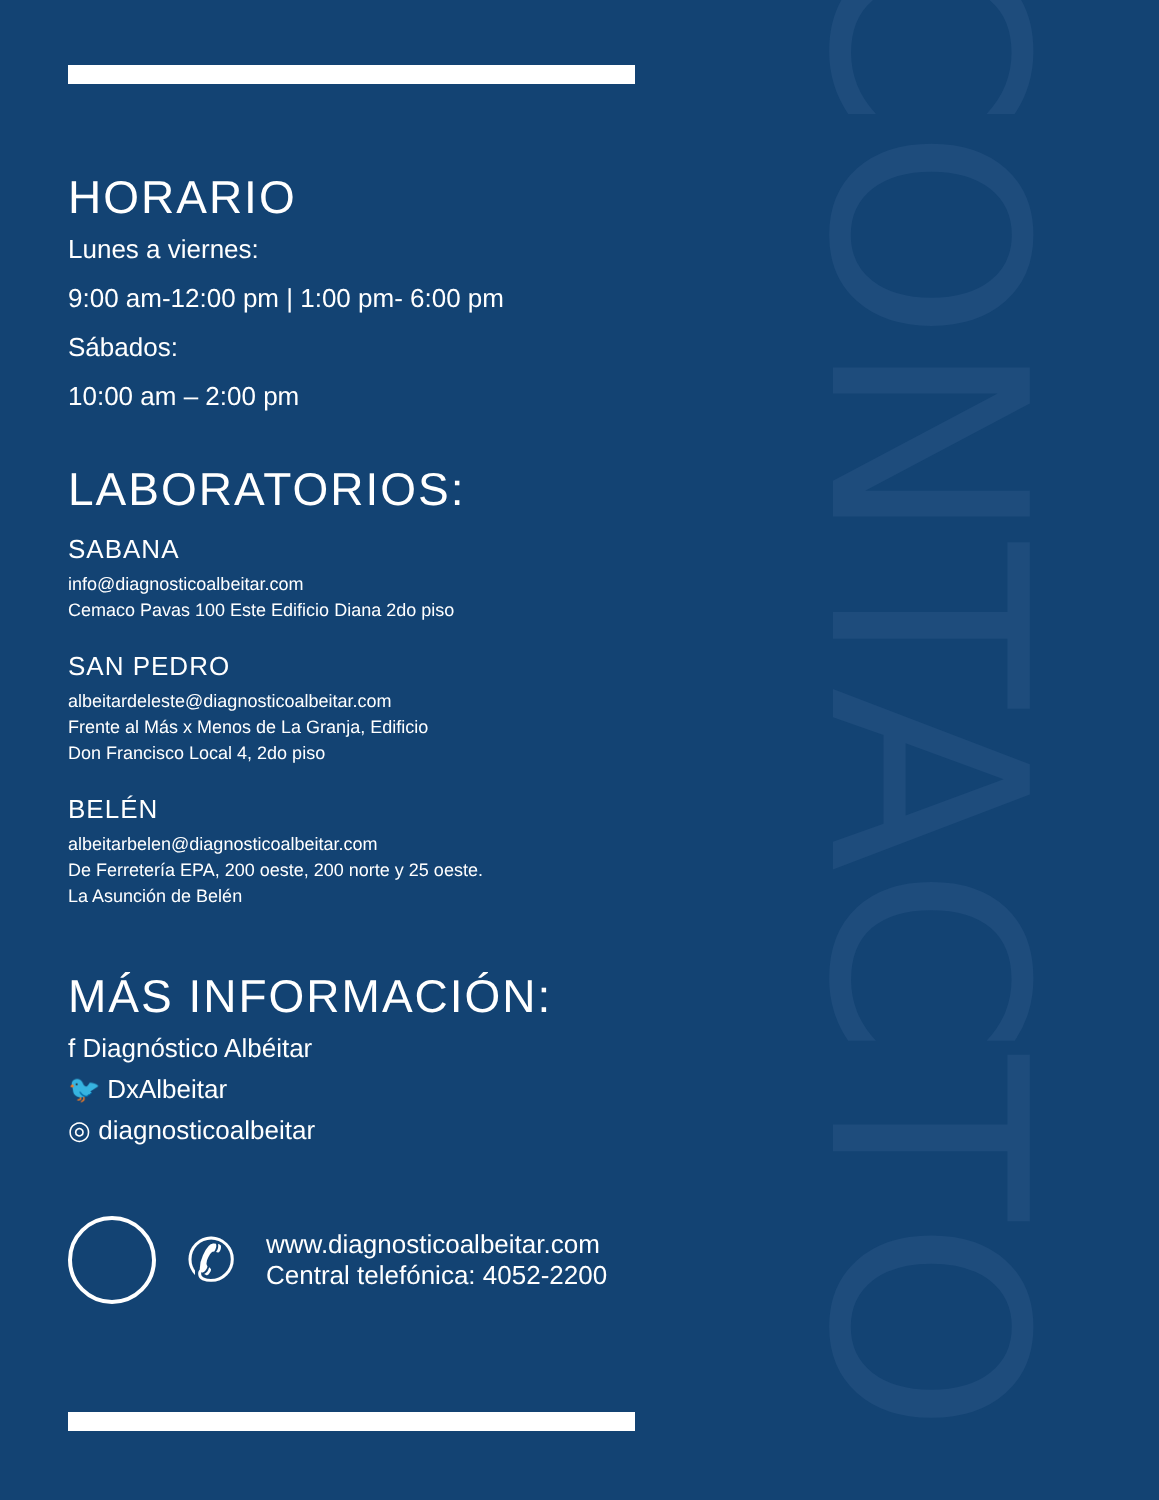CONTACTO
HORARIO
Lunes a viernes:
9:00 am-12:00 pm | 1:00 pm- 6:00 pm
Sábados:
10:00 am – 2:00 pm
LABORATORIOS:
SABANA
info@diagnosticoalbeitar.com
Cemaco Pavas 100 Este Edificio Diana 2do piso
SAN PEDRO
albeitardeleste@diagnosticoalbeitar.com
Frente al Más x Menos de La Granja, Edificio
Don Francisco Local 4, 2do piso
BELÉN
albeitarbelen@diagnosticoalbeitar.com
De Ferretería EPA, 200 oeste, 200 norte y 25 oeste.
La Asunción de Belén
MÁS INFORMACIÓN:
f Diagnóstico Albéitar
🐦 DxAlbeitar
◎ diagnosticoalbeitar
✆
www.diagnosticoalbeitar.com
Central telefónica: 4052-2200